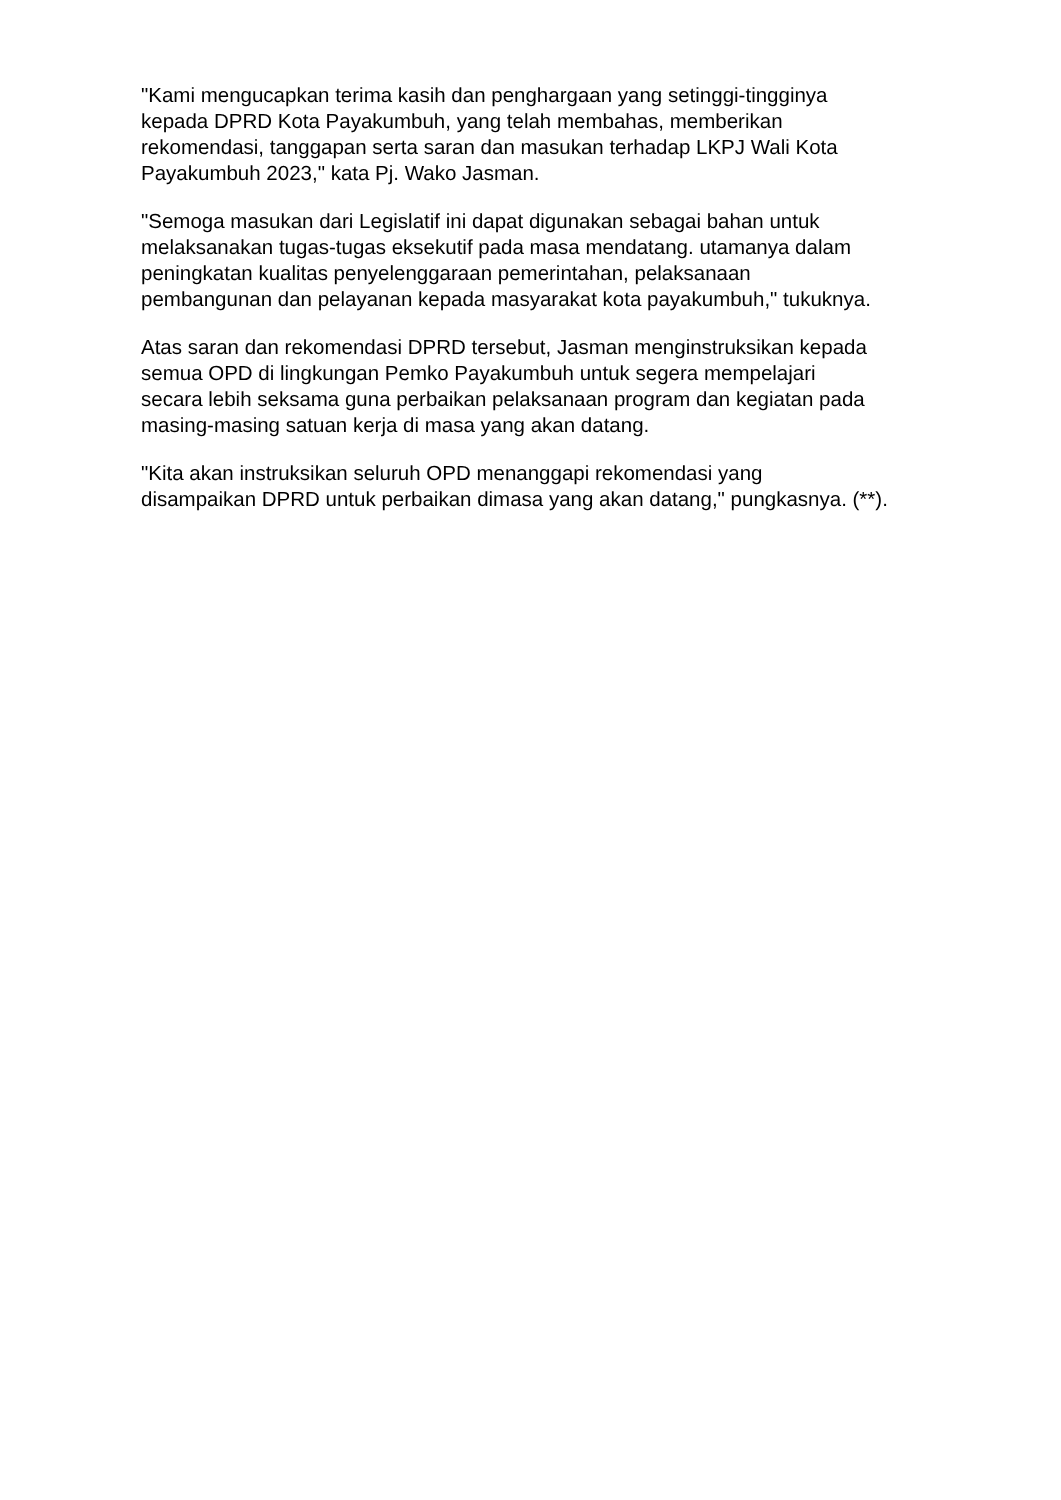"Kami mengucapkan terima kasih dan penghargaan yang setinggi-tingginya
kepada DPRD Kota Payakumbuh, yang telah membahas, memberikan
rekomendasi, tanggapan serta saran dan masukan terhadap LKPJ Wali Kota
Payakumbuh 2023," kata Pj. Wako Jasman.
"Semoga masukan dari Legislatif ini dapat digunakan sebagai bahan untuk
melaksanakan tugas-tugas eksekutif pada masa mendatang. utamanya dalam
peningkatan kualitas penyelenggaraan pemerintahan, pelaksanaan
pembangunan dan pelayanan kepada masyarakat kota payakumbuh," tukuknya.
Atas saran dan rekomendasi DPRD tersebut, Jasman menginstruksikan kepada
semua OPD di lingkungan Pemko Payakumbuh untuk segera mempelajari
secara lebih seksama guna perbaikan pelaksanaan program dan kegiatan pada
masing-masing satuan kerja di masa yang akan datang.
"Kita akan instruksikan seluruh OPD menanggapi rekomendasi yang
disampaikan DPRD untuk perbaikan dimasa yang akan datang," pungkasnya. (**).